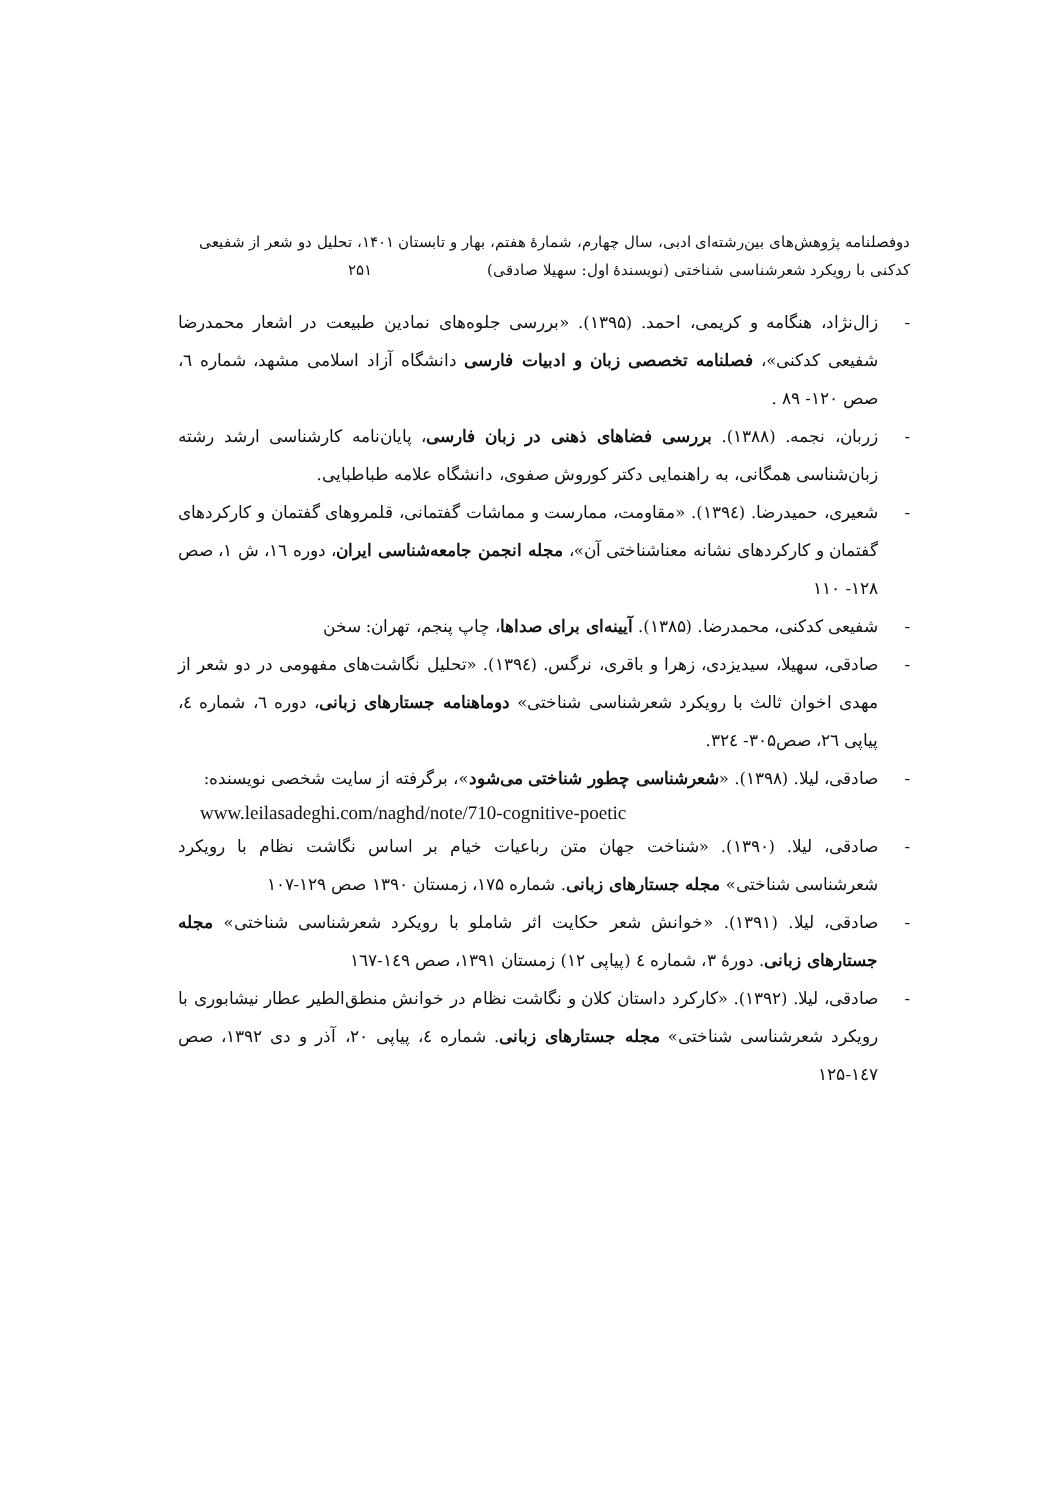دوفصلنامه پژوهش‌های بین‌رشته‌ای ادبی، سال چهارم، شمارۀ هفتم، بهار و تابستان ۱۴۰۱، تحلیل دو شعر از شفیعی کدکنی با رویکرد شعرشناسی شناختی (نویسندۀ اول: سهیلا صادقی) ۲۵۱
- زال‌نژاد، هنگامه و کریمی، احمد. (۱۳۹۵). «بررسی جلوه‌های نمادین طبیعت در اشعار محمدرضا شفیعی کدکنی»، فصلنامه تخصصی زبان و ادبیات فارسی دانشگاه آزاد اسلامی مشهد، شماره ٦، صص ۱۲۰- ۸۹ .
- زربان، نجمه. (۱۳۸۸). بررسی فضاهای ذهنی در زبان فارسی، پایان‌نامه کارشناسی ارشد رشته زبان‌شناسی همگانی، به راهنمایی دکتر کوروش صفوی، دانشگاه علامه طباطبایی.
- شعیری، حمیدرضا. (۱۳۹٤). «مقاومت، ممارست و مماشات گفتمانی، قلمروهای گفتمان و کارکردهای گفتمان و کارکردهای نشانه معناشناختی آن»، مجله انجمن جامعه‌شناسی ایران، دوره ١٦، ش ١، صص ۱۲۸- ۱۱۰
- شفیعی کدکنی، محمدرضا. (۱۳۸۵). آیینه‌ای برای صداها، چاپ پنجم، تهران: سخن
- صادقی، سهیلا، سیدیزدی، زهرا و باقری، نرگس. (۱۳۹٤). «تحلیل نگاشت‌های مفهومی در دو شعر از مهدی اخوان ثالث با رویکرد شعرشناسی شناختی» دوماهنامه جستارهای زبانی، دوره ٦، شماره ٤، پیاپی ٢٦، صص۳۰۵- ۳۲٤.
- صادقی، لیلا. (۱۳۹۸). «شعرشناسی چطور شناختی می‌شود»، برگرفته از سایت شخصی نویسنده:
www.leilasadeghi.com/naghd/note/710-cognitive-poetic
- صادقی، لیلا. (۱۳۹۰). «شناخت جهان متن رباعیات خیام بر اساس نگاشت نظام با رویکرد شعرشناسی شناختی» مجله جستارهای زبانی. شماره ۱۷۵، زمستان ۱۳۹۰ صص ۱۲۹-۱۰۷
- صادقی، لیلا. (۱۳۹۱). «خوانش شعر حکایت اثر شاملو با رویکرد شعرشناسی شناختی» مجله جستارهای زبانی. دورۀ ۳، شماره ٤ (پیاپی ۱۲) زمستان ۱۳۹۱، صص ۱٤۹-۱٦۷
- صادقی، لیلا. (۱۳۹۲). «کارکرد داستان کلان و نگاشت نظام در خوانش منطق‌الطیر عطار نیشابوری با رویکرد شعرشناسی شناختی» مجله جستارهای زبانی. شماره ٤، پیاپی ۲۰، آذر و دی ۱۳۹۲، صص ۱٤۷-۱۲۵